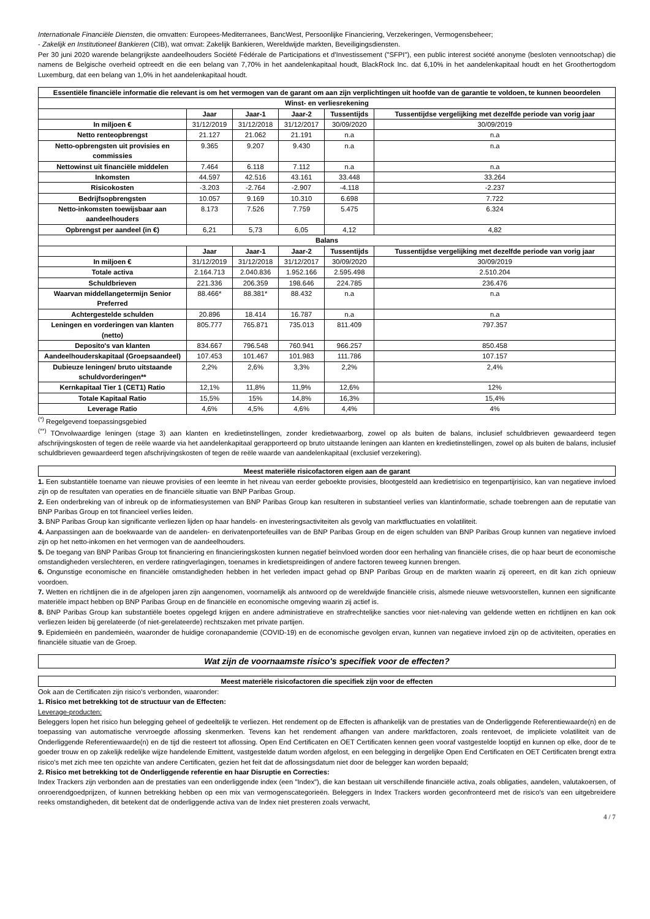Internationale Financiële Diensten, die omvatten: Europees-Mediterranees, BancWest, Persoonlijke Financiering, Verzekeringen, Vermogensbeheer;
- Zakelijk en Institutioneel Bankieren (CIB), wat omvat: Zakelijk Bankieren, Wereldwijde markten, Beveiligingsdiensten.
Per 30 juni 2020 warende belangrijkste aandeelhouders Société Fédérale de Participations et d'Investissement ("SFPI"), een public interest société anonyme (besloten vennootschap) die namens de Belgische overheid optreedt en die een belang van 7,70% in het aandelenkapitaal houdt, BlackRock Inc. dat 6,10% in het aandelenkapitaal houdt en het Groothertogdom Luxemburg, dat een belang van 1,0% in het aandelenkapitaal houdt.
| Essentiële financiële informatie die relevant is om het vermogen van de garant om aan zijn verplichtingen uit hoofde van de garantie te voldoen, te kunnen beoordelen | | | | | |
| --- | --- | --- | --- | --- | --- |
| Winst- en verliesrekening | | | | | |
| | Jaar | Jaar-1 | Jaar-2 | Tussentijds | Tussentijdse vergelijking met dezelfde periode van vorig jaar |
| In miljoen € | 31/12/2019 | 31/12/2018 | 31/12/2017 | 30/09/2020 | 30/09/2019 |
| Netto renteopbrengst | 21.127 | 21.062 | 21.191 | n.a | n.a |
| Netto-opbrengsten uit provisies en commissies | 9.365 | 9.207 | 9.430 | n.a | n.a |
| Nettowinst uit financiële middelen | 7.464 | 6.118 | 7.112 | n.a | n.a |
| Inkomsten | 44.597 | 42.516 | 43.161 | 33.448 | 33.264 |
| Risicokosten | -3.203 | -2.764 | -2.907 | -4.118 | -2.237 |
| Bedrijfsopbrengsten | 10.057 | 9.169 | 10.310 | 6.698 | 7.722 |
| Netto-inkomsten toewijsbaar aan aandeelhouders | 8.173 | 7.526 | 7.759 | 5.475 | 6.324 |
| Opbrengst per aandeel (in €) | 6,21 | 5,73 | 6,05 | 4,12 | 4,82 |
| Balans | | | | | |
| | Jaar | Jaar-1 | Jaar-2 | Tussentijds | Tussentijdse vergelijking met dezelfde periode van vorig jaar |
| In miljoen € | 31/12/2019 | 31/12/2018 | 31/12/2017 | 30/09/2020 | 30/09/2019 |
| Totale activa | 2.164.713 | 2.040.836 | 1.952.166 | 2.595.498 | 2.510.204 |
| Schuldbrieven | 221.336 | 206.359 | 198.646 | 224.785 | 236.476 |
| Waarvan middellangetermijn Senior Preferred | 88.466* | 88.381* | 88.432 | n.a | n.a |
| Achtergestelde schulden | 20.896 | 18.414 | 16.787 | n.a | n.a |
| Leningen en vorderingen van klanten (netto) | 805.777 | 765.871 | 735.013 | 811.409 | 797.357 |
| Deposito's van klanten | 834.667 | 796.548 | 760.941 | 966.257 | 850.458 |
| Aandeelhouderskapitaal (Groepsaandeel) | 107.453 | 101.467 | 101.983 | 111.786 | 107.157 |
| Dubieuze leningen/ bruto uitstaande schuldvorderingen** | 2,2% | 2,6% | 3,3% | 2,2% | 2,4% |
| Kernkapitaal Tier 1 (CET1) Ratio | 12,1% | 11,8% | 11,9% | 12,6% | 12% |
| Totale Kapitaal Ratio | 15,5% | 15% | 14,8% | 16,3% | 15,4% |
| Leverage Ratio | 4,6% | 4,5% | 4,6% | 4,4% | 4% |
<sup>(*)</sup> Regelgevend toepassingsgebied
<sup>(**)</sup> TOnvolwaardige leningen (stage 3) aan klanten en kredietinstellingen, zonder kredietwaarborg, zowel op als buiten de balans, inclusief schuldbrieven gewaardeerd tegen afschrijvingskosten of tegen de reële waarde via het aandelenkapitaal gerapporteerd op bruto uitstaande leningen aan klanten en kredietinstellingen, zowel op als buiten de balans, inclusief schuldbrieven gewaardeerd tegen afschrijvingskosten of tegen de reële waarde van aandelenkapitaal (exclusief verzekering).
Meest materiële risicofactoren eigen aan de garant
1. Een substantiële toename van nieuwe provisies of een leemte in het niveau van eerder geboekte provisies, blootgesteld aan kredietrisico en tegenpartijrisico, kan van negatieve invloed zijn op de resultaten van operaties en de financiële situatie van BNP Paribas Group.
2. Een onderbreking van of inbreuk op de informatiesystemen van BNP Paribas Group kan resulteren in substantieel verlies van klantinformatie, schade toebrengen aan de reputatie van BNP Paribas Group en tot financieel verlies leiden.
3. BNP Paribas Group kan significante verliezen lijden op haar handels- en investeringsactiviteiten als gevolg van marktfluctuaties en volatiliteit.
4. Aanpassingen aan de boekwaarde van de aandelen- en derivatenportefeuilles van de BNP Paribas Group en de eigen schulden van BNP Paribas Group kunnen van negatieve invloed zijn op het netto-inkomen en het vermogen van de aandeelhouders.
5. De toegang van BNP Paribas Group tot financiering en financieringskosten kunnen negatief beïnvloed worden door een herhaling van financiële crises, die op haar beurt de economische omstandigheden verslechteren, en verdere ratingverlagingen, toenames in kredietspreidingen of andere factoren teweeg kunnen brengen.
6. Ongunstige economische en financiële omstandigheden hebben in het verleden impact gehad op BNP Paribas Group en de markten waarin zij opereert, en dit kan zich opnieuw voordoen.
7. Wetten en richtlijnen die in de afgelopen jaren zijn aangenomen, voornamelijk als antwoord op de wereldwijde financiële crisis, alsmede nieuwe wetsvoorstellen, kunnen een significante materiële impact hebben op BNP Paribas Group en de financiële en economische omgeving waarin zij actief is.
8. BNP Paribas Group kan substantiële boetes opgelegd krijgen en andere administratieve en strafrechtelijke sancties voor niet-naleving van geldende wetten en richtlijnen en kan ook verliezen leiden bij gerelateerde (of niet-gerelateerde) rechtszaken met private partijen.
9. Epidemieën en pandemieën, waaronder de huidige coronapandemie (COVID-19) en de economische gevolgen ervan, kunnen van negatieve invloed zijn op de activiteiten, operaties en financiële situatie van de Groep.
Wat zijn de voornaamste risico's specifiek voor de effecten?
Meest materiële risicofactoren die specifiek zijn voor de effecten
Ook aan de Certificaten zijn risico's verbonden, waaronder:
1. Risico met betrekking tot de structuur van de Effecten:
Leverage-producten:
Beleggers lopen het risico hun belegging geheel of gedeeltelijk te verliezen. Het rendement op de Effecten is afhankelijk van de prestaties van de Onderliggende Referentiewaarde(n) en de toepassing van automatische vervroegde aflossing skenmerken. Tevens kan het rendement afhangen van andere marktfactoren, zoals rentevoet, de impliciete volatiliteit van de Onderliggende Referentiewaarde(n) en de tijd die resteert tot aflossing. Open End Certificaten en OET Certificaten kennen geen vooraf vastgestelde looptijd en kunnen op elke, door de te goeder trouw en op zakelijk redelijke wijze handelende Emittent, vastgestelde datum worden afgelost, en een belegging in dergelijke Open End Certificaten en OET Certificaten brengt extra risico's met zich mee ten opzichte van andere Certificaten, gezien het feit dat de aflossingsdatum niet door de belegger kan worden bepaald;
2. Risico met betrekking tot de Onderliggende referentie en haar Disruptie en Correcties:
Index Trackers zijn verbonden aan de prestaties van een onderliggende index (een "Index"), die kan bestaan uit verschillende financiële activa, zoals obligaties, aandelen, valutakoersen, of onroerendgoedprijzen, of kunnen betrekking hebben op een mix van vermogenscategorieën. Beleggers in Index Trackers worden geconfronteerd met de risico's van een uitgebreidere reeks omstandigheden, dit betekent dat de onderliggende activa van de Index niet presteren zoals verwacht,
4 / 7